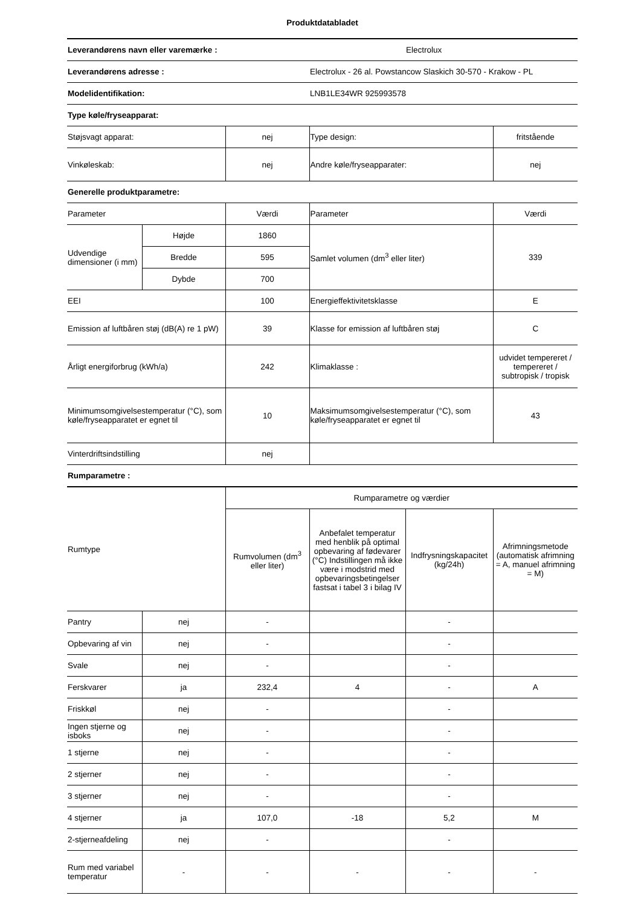Produktdatabladet
| Leverandørens navn eller varemærke : | | | | Electrolux | |
| Leverandørens adresse : | | | Electrolux - 26 al. Powstancow Slaskich 30-570 - Krakow - PL | | |
| Modelidentifikation: | | | LNB1LE34WR 925993578 | | |
| Type køle/fryseapparat: | | | | | |
| Støjsvagt apparat: | | nej | Type design: | | fritstående |
| Vinkøleskab: | | nej | Andre køle/fryseapparater: | | nej |
| Generelle produktparametre: | | | | | |
| Parameter | | Værdi | Parameter | | Værdi |
| Udvendige dimensioner (i mm) | Højde | 1860 | Samlet volumen (dm<sup>3</sup> eller liter) | | 339 |
| | Bredde | 595 | | | |
| | Dybde | 700 | | | |
| EEI | | 100 | Energieffektivitetsklasse | | E |
| Emission af luftbåren støj (dB(A) re 1 pW) | | 39 | Klasse for emission af luftbåren støj | | C |
| Årligt energiforbrug (kWh/a) | | 242 | Klimaklasse : | | udvidet tempereret / tempereret / subtropisk / tropisk |
| Minimumsomgivelsestemperatur (°C), som køle/fryseapparatet er egnet til | | 10 | Maksimumsomgivelsestemperatur (°C), som køle/fryseapparatet er egnet til | | 43 |
| Vinterdriftsindstilling | | nej | | | |
| Rumparametre : | | | | | |
| Rumtype | | Rumparametre og værdier | | | |
| | | Rumvolumen (dm<sup>3</sup> eller liter) | Anbefalet temperatur med henblik på optimal opbevaring af fødevarer (°C) Indstillingen må ikke være i modstrid med opbevaringsbetingelser fastsat i tabel 3 i bilag IV | Indfrysningskapacitet (kg/24h) | Afrimningsmetode (automatisk afrimning = A, manuel afrimning = M) |
| Pantry | nej | - | | - | |
| Opbevaring af vin | nej | - | | - | |
| Svale | nej | - | | - | |
| Ferskvarer | ja | 232,4 | 4 | - | A |
| Friskkøl | nej | - | | - | |
| Ingen stjerne og isboks | nej | - | | - | |
| 1 stjerne | nej | - | | - | |
| 2 stjerner | nej | - | | - | |
| 3 stjerner | nej | - | | - | |
| 4 stjerner | ja | 107,0 | -18 | 5,2 | M |
| 2-stjerneafdeling | nej | - | | - | |
| Rum med variabel temperatur | - | - | - | - | - |